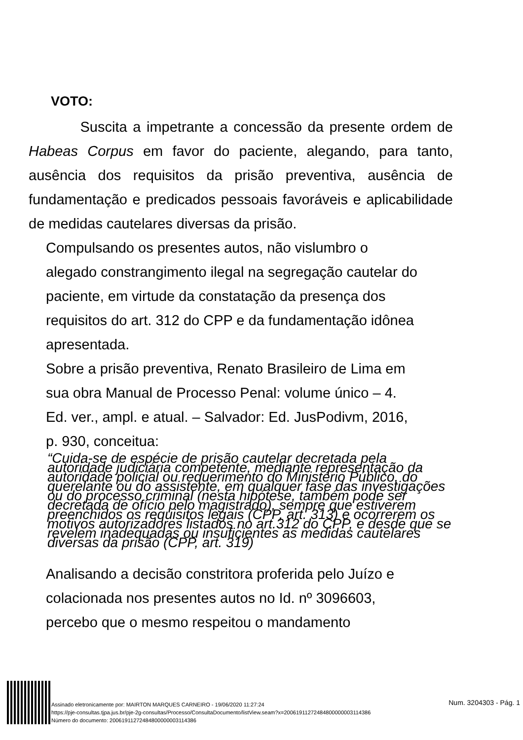VOTO:
Suscita a impetrante a concessão da presente ordem de Habeas Corpus em favor do paciente, alegando, para tanto, ausência dos requisitos da prisão preventiva, ausência de fundamentação e predicados pessoais favoráveis e aplicabilidade de medidas cautelares diversas da prisão.
Compulsando os presentes autos, não vislumbro o
alegado constrangimento ilegal na segregação cautelar do
paciente, em virtude da constatação da presença dos
requisitos do art. 312 do CPP e da fundamentação idônea
apresentada.
Sobre a prisão preventiva, Renato Brasileiro de Lima em
sua obra Manual de Processo Penal: volume único – 4.
Ed. ver., ampl. e atual. – Salvador: Ed. JusPodivm, 2016,
p. 930, conceitua:
“Cuida-se de espécie de prisão cautelar decretada pela autoridade judiciária competente, mediante representação da autoridade policial ou requerimento do Ministério Público, do querelante ou do assistente, em qualquer fase das investigações ou do processo criminal (nesta hipótese, também pode ser decretada de ofício pelo magistrado), sempre que estiverem preenchidos os requisitos legais (CPP, art. 313) e ocorrerem os motivos autorizadores listados no art.312 do CPP, e desde que se revelem inadequadas ou insuficientes as medidas cautelares diversas da prisão (CPP, art. 319)
Analisando a decisão constritora proferida pelo Juízo e
colacionada nos presentes autos no Id. nº 3096603,
percebo que o mesmo respeitou o mandamento
Assinado eletronicamente por: MAIRTON MARQUES CARNEIRO - 19/06/2020 11:27:24
https://pje-consultas.tjpa.jus.br/pje-2g-consultas/Processo/ConsultaDocumento/listView.seam?x=20061911272484800000003114386
Número do documento: 20061911272484800000003114386
Num. 3204303 - Pág. 1